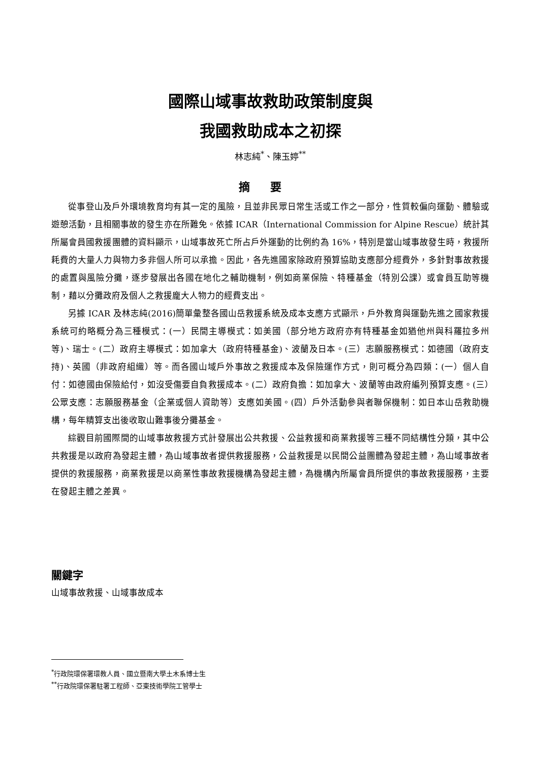國際山域事故救助政策制度與
我國救助成本之初探
林志純<sup>*</sup>、陳玉婷<sup>**</sup>
摘要
從事登山及戶外環境教育均有其一定的風險，且並非民眾日常生活或工作之一部分，性質較偏向運動、體驗或遊憩活動，且相關事故的發生亦在所難免。依據 ICAR（International Commission for Alpine Rescue）統計其所屬會員國救援團體的資料顯示，山域事故死亡所占戶外運動的比例約為 16%，特別是當山域事故發生時，救援所耗費的大量人力與物力多非個人所可以承擔。因此，各先進國家除政府預算協助支應部分經費外，多針對事故救援的處置與風險分攤，逐步發展出各國在地化之輔助機制，例如商業保險、特種基金（特別公課）或會員互助等機制，藉以分攤政府及個人之救援龐大人物力的經費支出。
另據 ICAR 及林志純(2016)簡單彙整各國山岳救援系統及成本支應方式顯示，戶外教育與運動先進之國家救援系統可約略概分為三種模式：(一）民間主導模式：如美國（部分地方政府亦有特種基金如猶他州與科羅拉多州等)、瑞士。(二）政府主導模式：如加拿大（政府特種基金)、波蘭及日本。(三）志願服務模式：如德國（政府支持)、英國（非政府組織）等。而各國山域戶外事故之救援成本及保險運作方式，則可概分為四類：(一）個人自付：如德國由保險給付，如沒受傷要自負救援成本。(二）政府負擔：如加拿大、波蘭等由政府編列預算支應。(三）公眾支應：志願服務基金（企業或個人資助等）支應如美國。(四）戶外活動參與者聯保機制：如日本山岳救助機構，每年精算支出後收取山難事後分攤基金。
綜觀目前國際間的山域事故救援方式計發展出公共救援、公益救援和商業救援等三種不同結構性分類，其中公共救援是以政府為發起主體，為山域事故者提供救援服務，公益救援是以民間公益團體為發起主體，為山域事故者提供的救援服務，商業救援是以商業性事故救援機構為發起主體，為機構內所屬會員所提供的事故救援服務，主要在發起主體之差異。
關鍵字
山域事故救援、山域事故成本
<sup>*</sup> 行政院環保署環教人員、國立暨南大學土木系博士生
<sup>**</sup> 行政院環保署駐署工程師、亞東技術學院工管學士